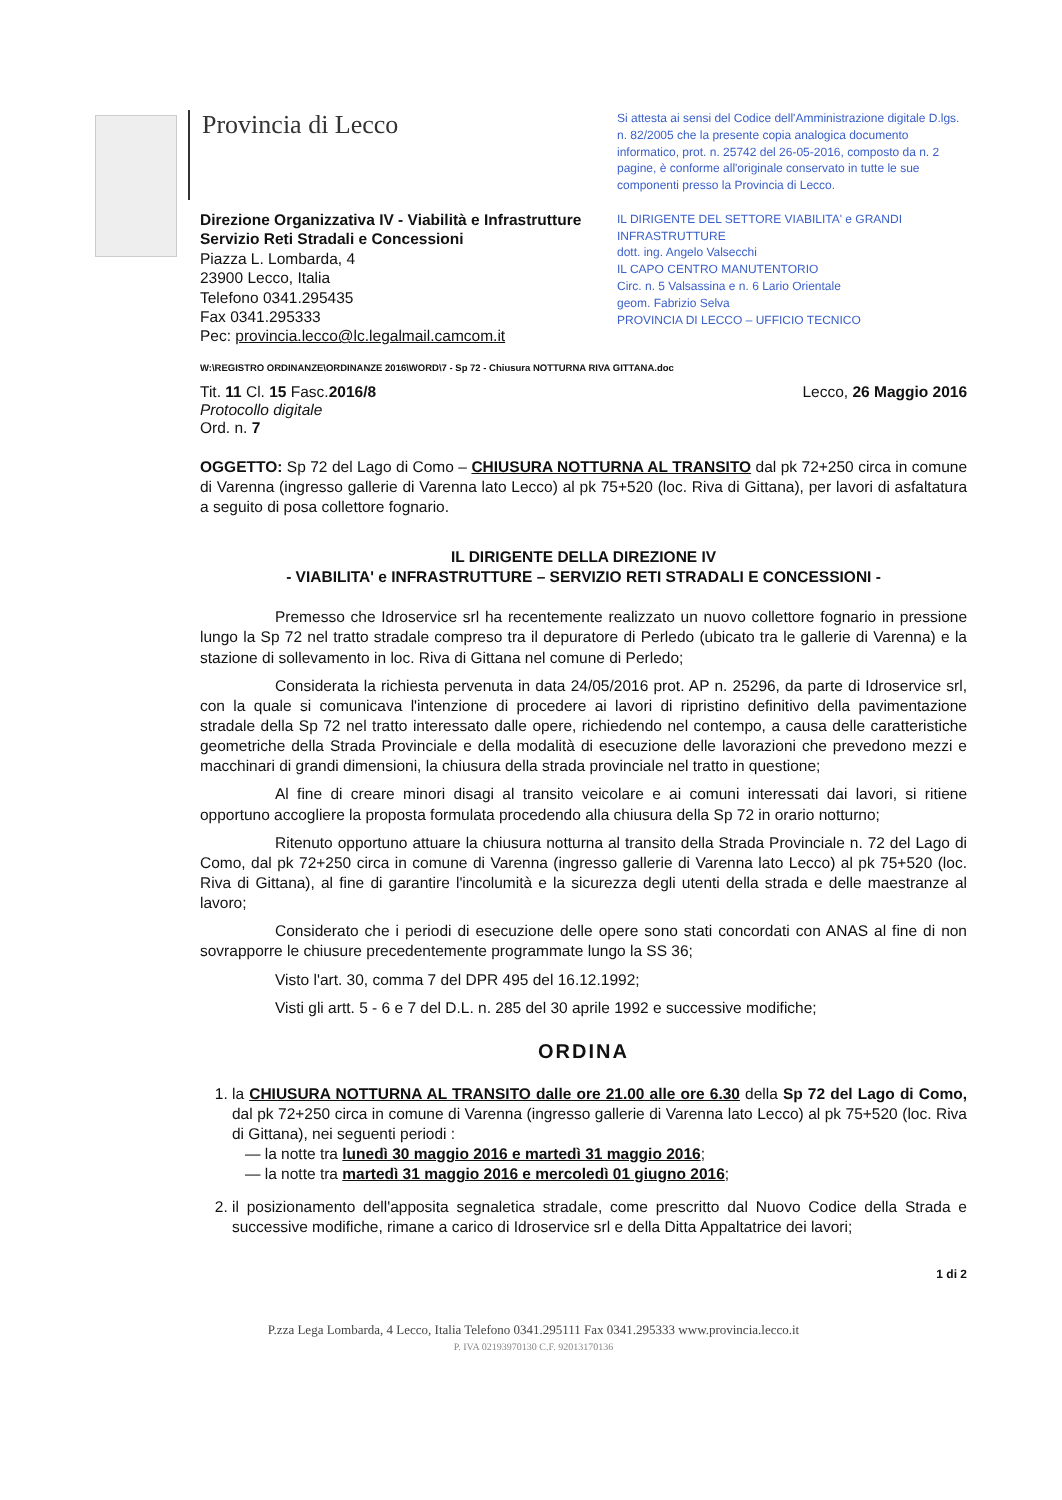Provincia di Lecco
Direzione Organizzativa IV - Viabilità e Infrastrutture
Servizio Reti Stradali e Concessioni
Piazza L. Lombarda, 4
23900 Lecco, Italia
Telefono 0341.295435
Fax 0341.295333
Pec: provincia.lecco@lc.legalmail.camcom.it
Si attesta ai sensi del Codice dell'Amministrazione digitale D.lgs. n. 82/2005 che la presente copia analogica documento informatico, prot. n. 25742 del 26-05-2016, composto da n. 2 pagine, è conforme all'originale conservato in tutte le sue componenti presso la Provincia di Lecco.
IL DIRIGENTE DEL SETTORE VIABILITA' e GRANDI INFRASTRUTTURE
dott. ing. Angelo Valsecchi
IL CAPO CENTRO MANUTENTORIO
Circ. n. 5 Valsassina e n. 6 Lario Orientale
geom. Fabrizio Selva
PROVINCIA DI LECCO – UFFICIO TECNICO
W:\REGISTRO ORDINANZE\ORDINANZE 2016\WORD\7 - Sp 72 - Chiusura NOTTURNA RIVA GITTANA.doc
Tit. 11 Cl. 15 Fasc.2016/8
Protocollo digitale
Ord. n. 7
Lecco, 26 Maggio 2016
OGGETTO: Sp 72 del Lago di Como – CHIUSURA NOTTURNA AL TRANSITO dal pk 72+250 circa in comune di Varenna (ingresso gallerie di Varenna lato Lecco) al pk 75+520 (loc. Riva di Gittana), per lavori di asfaltatura a seguito di posa collettore fognario.
IL DIRIGENTE DELLA DIREZIONE IV
- VIABILITA' e INFRASTRUTTURE – SERVIZIO RETI STRADALI E CONCESSIONI -
Premesso che Idroservice srl ha recentemente realizzato un nuovo collettore fognario in pressione lungo la Sp 72 nel tratto stradale compreso tra il depuratore di Perledo (ubicato tra le gallerie di Varenna) e la stazione di sollevamento in loc. Riva di Gittana nel comune di Perledo;
Considerata la richiesta pervenuta in data 24/05/2016 prot. AP n. 25296, da parte di Idroservice srl, con la quale si comunicava l'intenzione di procedere ai lavori di ripristino definitivo della pavimentazione stradale della Sp 72 nel tratto interessato dalle opere, richiedendo nel contempo, a causa delle caratteristiche geometriche della Strada Provinciale e della modalità di esecuzione delle lavorazioni che prevedono mezzi e macchinari di grandi dimensioni, la chiusura della strada provinciale nel tratto in questione;
Al fine di creare minori disagi al transito veicolare e ai comuni interessati dai lavori, si ritiene opportuno accogliere la proposta formulata procedendo alla chiusura della Sp 72 in orario notturno;
Ritenuto opportuno attuare la chiusura notturna al transito della Strada Provinciale n. 72 del Lago di Como, dal pk 72+250 circa in comune di Varenna (ingresso gallerie di Varenna lato Lecco) al pk 75+520 (loc. Riva di Gittana), al fine di garantire l'incolumità e la sicurezza degli utenti della strada e delle maestranze al lavoro;
Considerato che i periodi di esecuzione delle opere sono stati concordati con ANAS al fine di non sovrapporre le chiusure precedentemente programmate lungo la SS 36;
Visto l'art. 30, comma 7 del DPR 495 del 16.12.1992;
Visti gli artt. 5 - 6 e 7 del D.L. n. 285 del 30 aprile 1992 e successive modifiche;
ORDINA
1. la CHIUSURA NOTTURNA AL TRANSITO dalle ore 21.00 alle ore 6.30 della Sp 72 del Lago di Como, dal pk 72+250 circa in comune di Varenna (ingresso gallerie di Varenna lato Lecco) al pk 75+520 (loc. Riva di Gittana), nei seguenti periodi :
— la notte tra lunedì 30 maggio 2016 e martedì 31 maggio 2016;
— la notte tra martedì 31 maggio 2016 e mercoledì 01 giugno 2016;
2. il posizionamento dell'apposita segnaletica stradale, come prescritto dal Nuovo Codice della Strada e successive modifiche, rimane a carico di Idroservice srl e della Ditta Appaltatrice dei lavori;
1 di 2
P.zza Lega Lombarda, 4 Lecco, Italia Telefono 0341.295111 Fax 0341.295333 www.provincia.lecco.it
P. IVA 02193970130 C.F. 92013170136